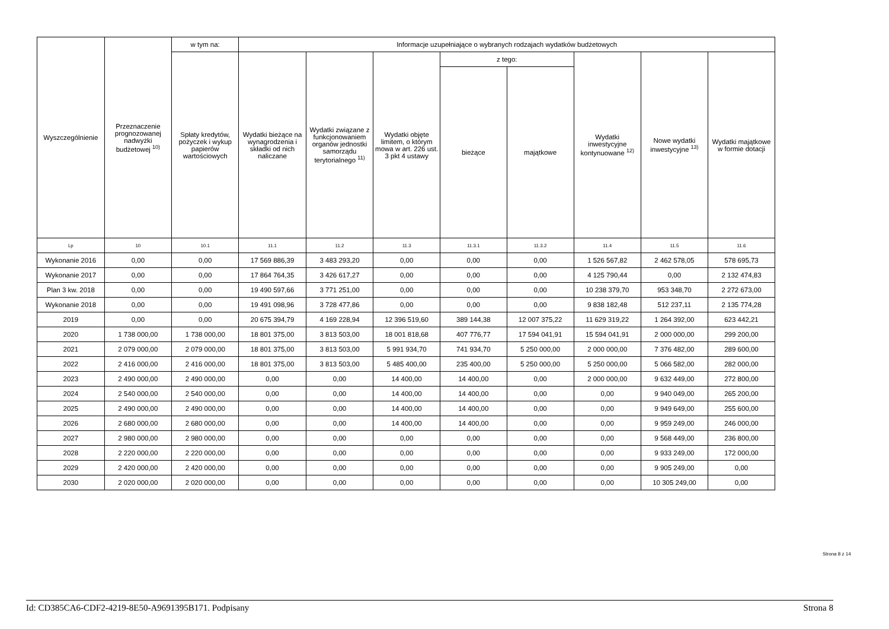| Wyszczególnienie | Przeznaczenie prognozowanej nadwyżki budżetowej <sup>10)</sup> | w tym na: | Informacje uzupełniające o wybranych rodzajach wydatków budżetowych | | | | | | | |
| --- | --- | --- | --- | --- | --- | --- | --- | --- | --- | --- |
| | | Spłaty kredytów, pożyczek i wykup papierów wartościowych | Wydatki bieżące na wynagrodzenia i składki od nich naliczane | Wydatki związane z funkcjonowaniem organów jednostki samorządu terytorialnego <sup>11)</sup> | Wydatki objęte limitem, o którym mowa w art. 226 ust. 3 pkt 4 ustawy | z tego: | | Wydatki inwestycyjne kontynuowane <sup>12)</sup> | Nowe wydatki inwestycyjne <sup>13)</sup> | Wydatki majątkowe w formie dotacji |
| | | | | | | bieżące | majątkowe | | | |
| Lp | 10 | 10.1 | 11.1 | 11.2 | 11.3 | 11.3.1 | 11.3.2 | 11.4 | 11.5 | 11.6 |
| Wykonanie 2016 | 0,00 | 0,00 | 17 569 886,39 | 3 483 293,20 | 0,00 | 0,00 | 0,00 | 1 526 567,82 | 2 462 578,05 | 578 695,73 |
| Wykonanie 2017 | 0,00 | 0,00 | 17 864 764,35 | 3 426 617,27 | 0,00 | 0,00 | 0,00 | 4 125 790,44 | 0,00 | 2 132 474,83 |
| Plan 3 kw. 2018 | 0,00 | 0,00 | 19 490 597,66 | 3 771 251,00 | 0,00 | 0,00 | 0,00 | 10 238 379,70 | 953 348,70 | 2 272 673,00 |
| Wykonanie 2018 | 0,00 | 0,00 | 19 491 098,96 | 3 728 477,86 | 0,00 | 0,00 | 0,00 | 9 838 182,48 | 512 237,11 | 2 135 774,28 |
| 2019 | 0,00 | 0,00 | 20 675 394,79 | 4 169 228,94 | 12 396 519,60 | 389 144,38 | 12 007 375,22 | 11 629 319,22 | 1 264 392,00 | 623 442,21 |
| 2020 | 1 738 000,00 | 1 738 000,00 | 18 801 375,00 | 3 813 503,00 | 18 001 818,68 | 407 776,77 | 17 594 041,91 | 15 594 041,91 | 2 000 000,00 | 299 200,00 |
| 2021 | 2 079 000,00 | 2 079 000,00 | 18 801 375,00 | 3 813 503,00 | 5 991 934,70 | 741 934,70 | 5 250 000,00 | 2 000 000,00 | 7 376 482,00 | 289 600,00 |
| 2022 | 2 416 000,00 | 2 416 000,00 | 18 801 375,00 | 3 813 503,00 | 5 485 400,00 | 235 400,00 | 5 250 000,00 | 5 250 000,00 | 5 066 582,00 | 282 000,00 |
| 2023 | 2 490 000,00 | 2 490 000,00 | 0,00 | 0,00 | 14 400,00 | 14 400,00 | 0,00 | 2 000 000,00 | 9 632 449,00 | 272 800,00 |
| 2024 | 2 540 000,00 | 2 540 000,00 | 0,00 | 0,00 | 14 400,00 | 14 400,00 | 0,00 | 0,00 | 9 940 049,00 | 265 200,00 |
| 2025 | 2 490 000,00 | 2 490 000,00 | 0,00 | 0,00 | 14 400,00 | 14 400,00 | 0,00 | 0,00 | 9 949 649,00 | 255 600,00 |
| 2026 | 2 680 000,00 | 2 680 000,00 | 0,00 | 0,00 | 14 400,00 | 14 400,00 | 0,00 | 0,00 | 9 959 249,00 | 246 000,00 |
| 2027 | 2 980 000,00 | 2 980 000,00 | 0,00 | 0,00 | 0,00 | 0,00 | 0,00 | 0,00 | 9 568 449,00 | 236 800,00 |
| 2028 | 2 220 000,00 | 2 220 000,00 | 0,00 | 0,00 | 0,00 | 0,00 | 0,00 | 0,00 | 9 933 249,00 | 172 000,00 |
| 2029 | 2 420 000,00 | 2 420 000,00 | 0,00 | 0,00 | 0,00 | 0,00 | 0,00 | 0,00 | 9 905 249,00 | 0,00 |
| 2030 | 2 020 000,00 | 2 020 000,00 | 0,00 | 0,00 | 0,00 | 0,00 | 0,00 | 0,00 | 10 305 249,00 | 0,00 |
Strona 8 z 14
Id: CD385CA6-CDF2-4219-8E50-A9691395B171. Podpisany Strona 8